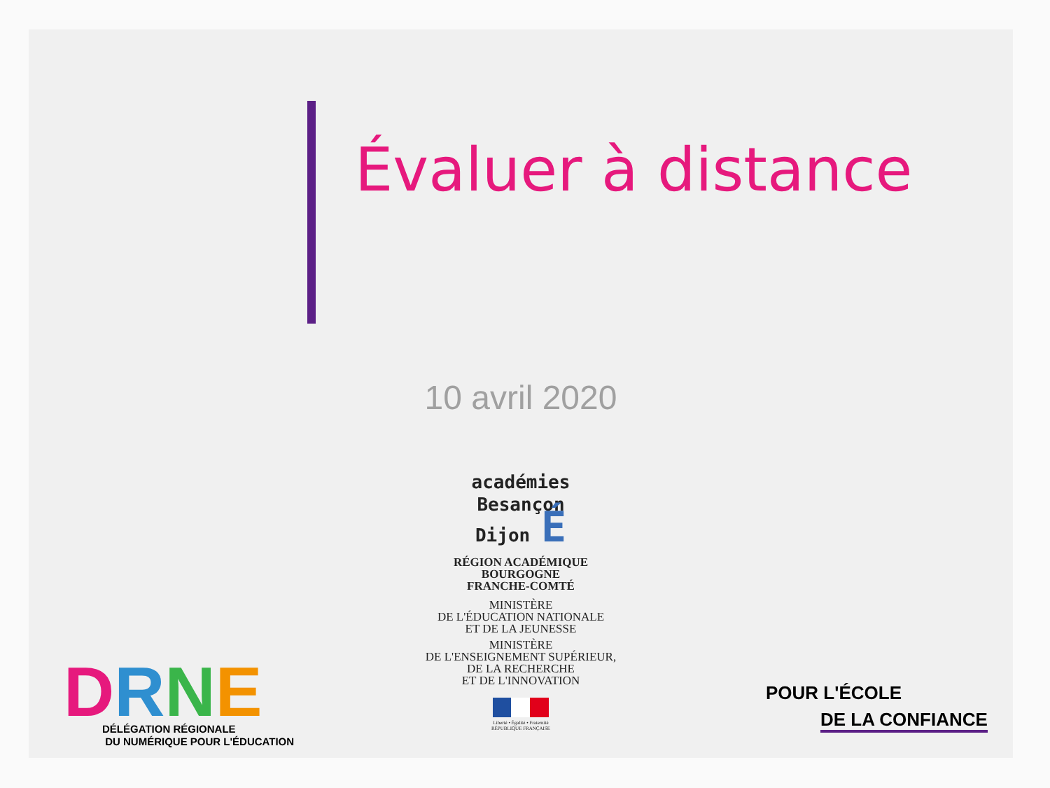Évaluer à distance
10 avril 2020
académies
Besançon
Dijon É
RÉGION ACADÉMIQUE
BOURGOGNE
FRANCHE-COMTÉ
MINISTÈRE
DE L'ÉDUCATION NATIONALE
ET DE LA JEUNESSE
MINISTÈRE
DE L'ENSEIGNEMENT SUPÉRIEUR,
DE LA RECHERCHE
ET DE L'INNOVATION
Liberté • Égalité • Fraternité
RÉPUBLIQUE FRANÇAISE
DRNE
DÉLÉGATION RÉGIONALE
DU NUMÉRIQUE POUR L'ÉDUCATION
POUR L'ÉCOLE
DE LA CONFIANCE